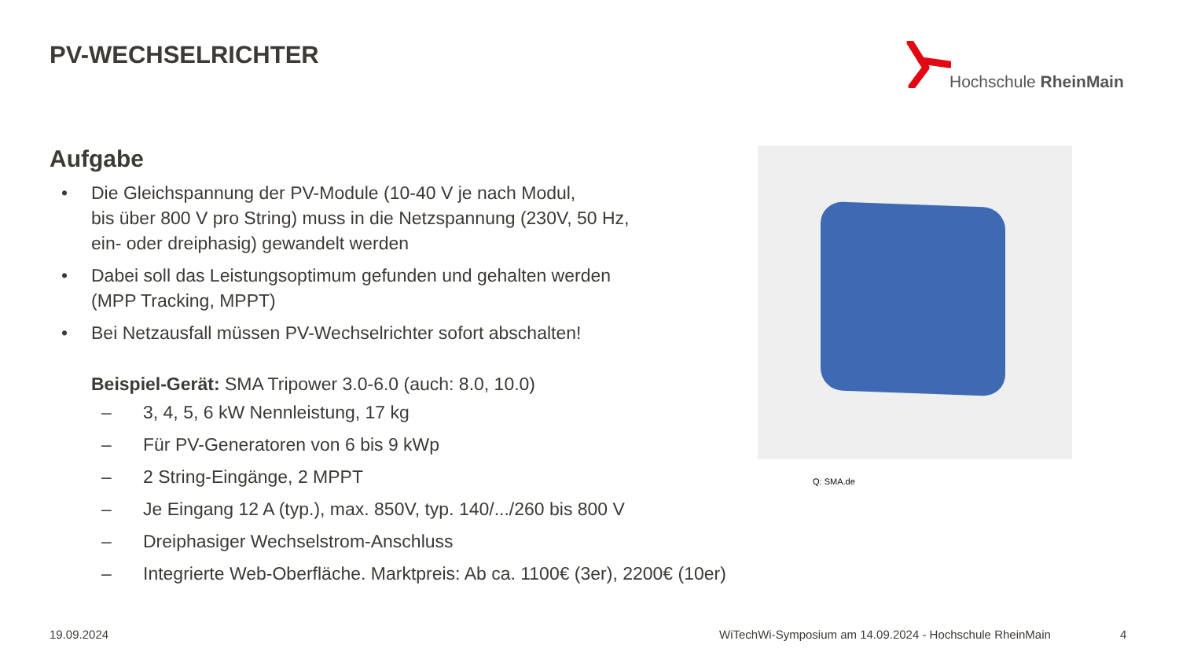PV-WECHSELRICHTER Hochschule RheinMain
Aufgabe
• Die Gleichspannung der PV-Module (10-40 V je nach Modul,
bis über 800 V pro String) muss in die Netzspannung (230V, 50 Hz,
ein- oder dreiphasig) gewandelt werden
• Dabei soll das Leistungsoptimum gefunden und gehalten werden
(MPP Tracking, MPPT)
• Bei Netzausfall müssen PV-Wechselrichter sofort abschalten!
Beispiel-Gerät: SMA Tripower 3.0-6.0 (auch: 8.0, 10.0)
– 3, 4, 5, 6 kW Nennleistung, 17 kg
– Für PV-Generatoren von 6 bis 9 kWp
– 2 String-Eingänge, 2 MPPT
– Je Eingang 12 A (typ.), max. 850V, typ. 140/.../260 bis 800 V
– Dreiphasiger Wechselstrom-Anschluss
– Integrierte Web-Oberfläche. Marktpreis: Ab ca. 1100€ (3er), 2200€ (10er)
Q: SMA.de
19.09.2024
WiTechWi-Symposium am 14.09.2024 - Hochschule RheinMain
4